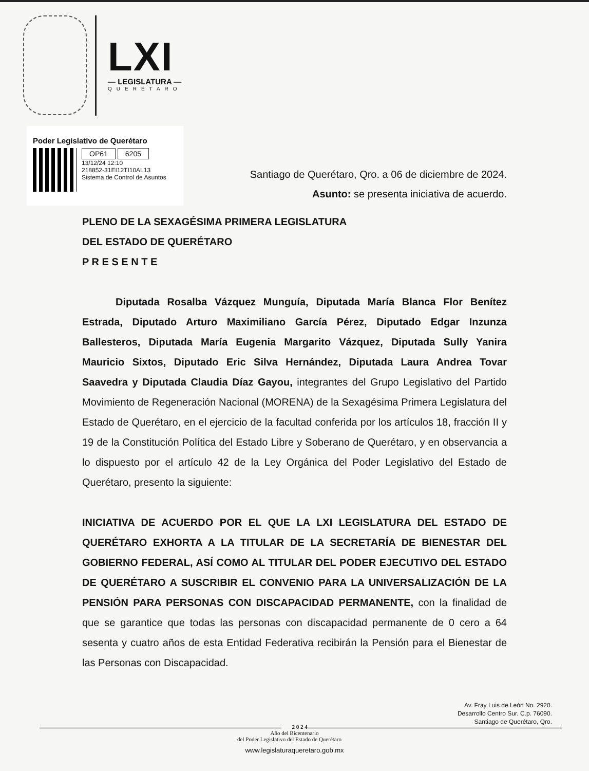LXI
— LEGISLATURA —
QUERÉTARO
Poder Legislativo de Querétaro
OP61 6205
13/12/24 12:10
218852-31EI12TI10AL13
Sistema de Control de Asuntos
Santiago de Querétaro, Qro. a 06 de diciembre de 2024.
Asunto: se presenta iniciativa de acuerdo.
PLENO DE LA SEXAGÉSIMA PRIMERA LEGISLATURA
DEL ESTADO DE QUERÉTARO
P R E S E N T E
Diputada Rosalba Vázquez Munguía, Diputada María Blanca Flor Benítez Estrada, Diputado Arturo Maximiliano García Pérez, Diputado Edgar Inzunza Ballesteros, Diputada María Eugenia Margarito Vázquez, Diputada Sully Yanira Mauricio Sixtos, Diputado Eric Silva Hernández, Diputada Laura Andrea Tovar Saavedra y Diputada Claudia Díaz Gayou, integrantes del Grupo Legislativo del Partido Movimiento de Regeneración Nacional (MORENA) de la Sexagésima Primera Legislatura del Estado de Querétaro, en el ejercicio de la facultad conferida por los artículos 18, fracción II y 19 de la Constitución Política del Estado Libre y Soberano de Querétaro, y en observancia a lo dispuesto por el artículo 42 de la Ley Orgánica del Poder Legislativo del Estado de Querétaro, presento la siguiente:
INICIATIVA DE ACUERDO POR EL QUE LA LXI LEGISLATURA DEL ESTADO DE QUERÉTARO EXHORTA A LA TITULAR DE LA SECRETARÍA DE BIENESTAR DEL GOBIERNO FEDERAL, ASÍ COMO AL TITULAR DEL PODER EJECUTIVO DEL ESTADO DE QUERÉTARO A SUSCRIBIR EL CONVENIO PARA LA UNIVERSALIZACIÓN DE LA PENSIÓN PARA PERSONAS CON DISCAPACIDAD PERMANENTE, con la finalidad de que se garantice que todas las personas con discapacidad permanente de 0 cero a 64 sesenta y cuatro años de esta Entidad Federativa recibirán la Pensión para el Bienestar de las Personas con Discapacidad.
Av. Fray Luis de León No. 2920.
Desarrollo Centro Sur. C.p. 76090.
Santiago de Querétaro, Qro.
2 0 2 4
Año del Bicentenario
del Poder Legislativo del Estado de Querétaro
www.legislaturaqueretaro.gob.mx